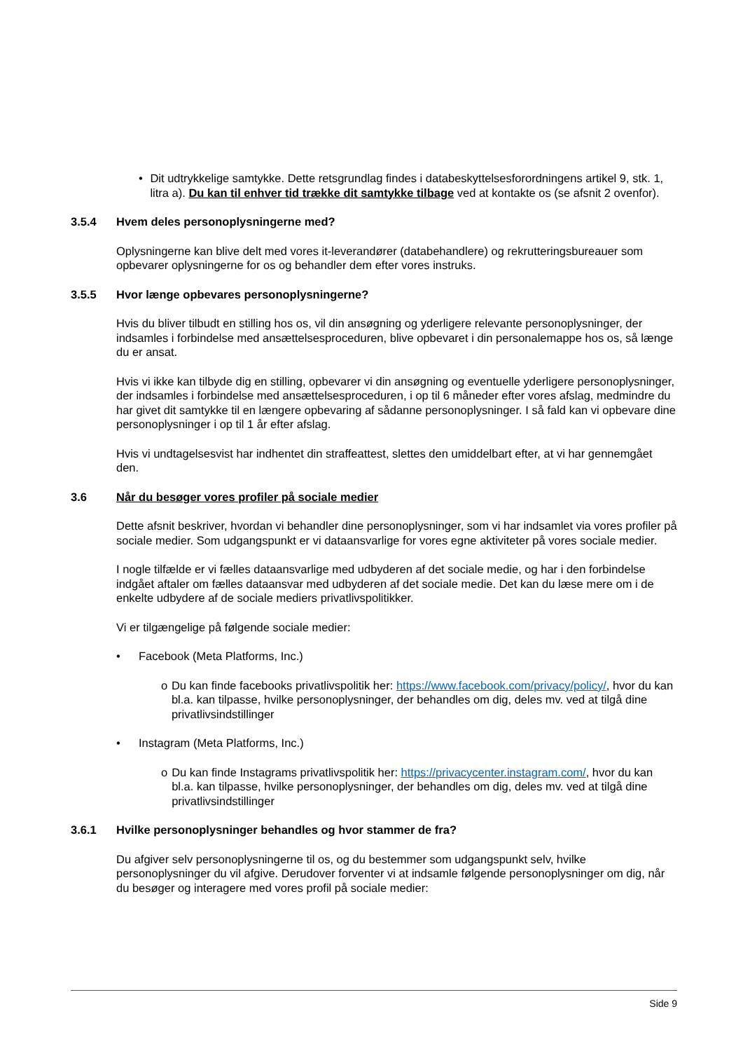• Dit udtrykkelige samtykke. Dette retsgrundlag findes i databeskyttelsesforordningens artikel 9, stk. 1, litra a). Du kan til enhver tid trække dit samtykke tilbage ved at kontakte os (se afsnit 2 ovenfor).
3.5.4 Hvem deles personoplysningerne med?
Oplysningerne kan blive delt med vores it-leverandører (databehandlere) og rekrutteringsbureauer som opbevarer oplysningerne for os og behandler dem efter vores instruks.
3.5.5 Hvor længe opbevares personoplysningerne?
Hvis du bliver tilbudt en stilling hos os, vil din ansøgning og yderligere relevante personoplysninger, der indsamles i forbindelse med ansættelsesproceduren, blive opbevaret i din personalemappe hos os, så længe du er ansat.
Hvis vi ikke kan tilbyde dig en stilling, opbevarer vi din ansøgning og eventuelle yderligere personoplysninger, der indsamles i forbindelse med ansættelsesproceduren, i op til 6 måneder efter vores afslag, medmindre du har givet dit samtykke til en længere opbevaring af sådanne personoplysninger. I så fald kan vi opbevare dine personoplysninger i op til 1 år efter afslag.
Hvis vi undtagelsesvist har indhentet din straffeattest, slettes den umiddelbart efter, at vi har gennemgået den.
3.6 Når du besøger vores profiler på sociale medier
Dette afsnit beskriver, hvordan vi behandler dine personoplysninger, som vi har indsamlet via vores profiler på sociale medier. Som udgangspunkt er vi dataansvarlige for vores egne aktiviteter på vores sociale medier.
I nogle tilfælde er vi fælles dataansvarlige med udbyderen af det sociale medie, og har i den forbindelse indgået aftaler om fælles dataansvar med udbyderen af det sociale medie. Det kan du læse mere om i de enkelte udbydere af de sociale mediers privatlivspolitikker.
Vi er tilgængelige på følgende sociale medier:
• Facebook (Meta Platforms, Inc.)
o Du kan finde facebooks privatlivspolitik her: https://www.facebook.com/privacy/policy/, hvor du kan bl.a. kan tilpasse, hvilke personoplysninger, der behandles om dig, deles mv. ved at tilgå dine privatlivsindstillinger
• Instagram (Meta Platforms, Inc.)
o Du kan finde Instagrams privatlivspolitik her: https://privacycenter.instagram.com/, hvor du kan bl.a. kan tilpasse, hvilke personoplysninger, der behandles om dig, deles mv. ved at tilgå dine privatlivsindstillinger
3.6.1 Hvilke personoplysninger behandles og hvor stammer de fra?
Du afgiver selv personoplysningerne til os, og du bestemmer som udgangspunkt selv, hvilke personoplysninger du vil afgive. Derudover forventer vi at indsamle følgende personoplysninger om dig, når du besøger og interagere med vores profil på sociale medier:
Side 9